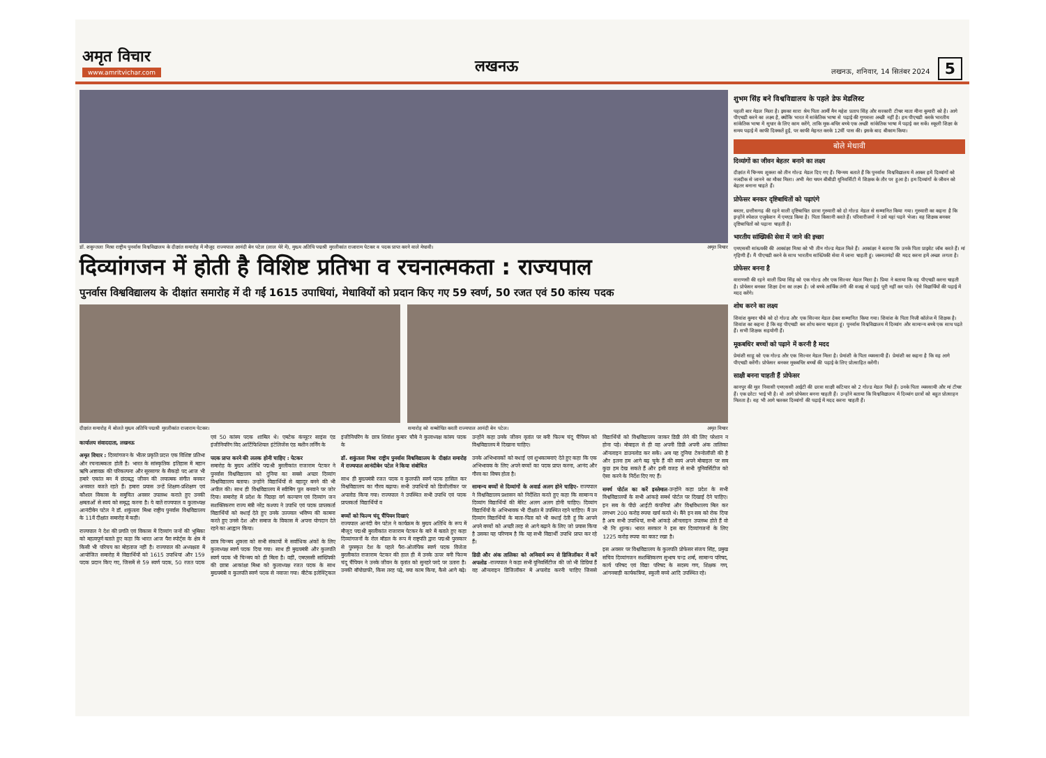अमृत विचार
www.amritvichar.com
लखनऊ
लखनऊ, शनिवार, 14 सितंबर 2024 5
डॉ. शकुन्तला मिश्रा राष्ट्रीय पुनर्वास विश्वविद्यालय के दीक्षांत समारोह में मौजूद राज्यपाल आनंदी बेन पटेल (लाल घेरे में), मुख्य अतिथि पद्मश्री मुरलीकांत राजाराम पेटकर व पदक प्राप्त करने वाले मेधावी। अमृत विचार
दिव्यांगजन में होती है विशिष्ट प्रतिभा व रचनात्मकता : राज्यपाल
पुनर्वास विश्वविद्यालय के दीक्षांत समारोह में दी गईं 1615 उपाधियां, मेधावियों को प्रदान किए गए 59 स्वर्ण, 50 रजत एवं 50 कांस्य पदक
दीक्षांत समारोह में बोलते मुख्य अतिथि पद्मश्री मुरलीकांत राजाराम पेटकर। समारोह को सम्बोधित करती राज्यपाल आनंदी बेन पटेल। अमृत विचार
कार्यालय संवाददाता, लखनऊ
अमृत विचार : दिव्यांगजन के भीतर प्रकृति प्रदत्त एक विशिष्ट प्रतिभा और रचनात्मकता होती है। भारत के सांस्कृतिक इतिहास में महान ऋषि अष्टावक्र की परिकल्पना और सूरसागर के सैकड़ो पद आज भी हमारे एकांत मन में छंदबद्ध जीवन की लयात्मक संगीत बनकर अनवरत बजते रहते हैं। हमारा प्रयास उन्हें शिक्षण-प्रशिक्षण एवं कौशल विकास के समुचित अवसर उपलब्ध कराते हुए उनकी क्षमताओं से स्वयं को समृद्ध करना है। ये बातें राज्यपाल व कुलाध्यक्ष आनंदीबेन पटेल ने डॉ. शकुंतला मिश्रा राष्ट्रीय पुनर्वास विश्वविद्यालय के 11वें दीक्षांत समारोह में कही।
राज्यपाल ने देश की प्रगति एवं विकास में दिव्यांग जनों की भूमिका को महत्वपूर्ण बताते हुए कहा कि भारत आज पैरा स्पोर्ट्स के क्षेत्र में किसी भी परिचय का मोहताज नहीं है। राज्यपाल की अध्यक्षता में आयोजित समारोह में विद्यार्थियों को 1615 उपाधियां और 159 पदक प्रदान किए गए, जिसमें से 59 स्वर्ण पदक, 50 रजत पदक एवं 50 कांस्य पदक शामिल थे। एमटेक कंप्यूटर साइंस एंड इंजीनियरिंग विद आर्टिफिशियल इंटेलिजेंस एंड मशीन लर्निंग के
पदक प्राप्त करने की ललक होनी चाहिए : पेटकर
समारोह के मुख्य अतिथि पद्मश्री मुरलीकांत राजाराम पेटकर ने पुनर्वास विश्वविद्यालय को दुनिया का सबसे अच्छा दिव्यांग विश्वविद्यालय बताया। उन्होंने विद्यार्थियों से बहादुर बनने की भी अपील की। साथ ही विश्वविद्यालय में स्वीमिंग पूल बनवाने पर जोर दिया। समारोह में प्रदेश के पिछड़ा वर्ग कल्याण एवं दिव्यांग जन सशक्तिकरण राज्य मंत्री नरेंद्र कश्यप ने उपाधि एवं पदक प्राप्तकर्ता विद्यार्थियों को बधाई देते हुए उनके उज्ज्वल भविष्य की कामना करते हुए उनसे देश और समाज के विकास में अपना योगदान देते रहने का आह्वान किया।
छात्र चिन्मय शुक्ला को सभी संकायों में सर्वाधिक अंकों के लिए कुलाध्यक्ष स्वर्ण पदक दिया गया। साथ ही मुख्यमंत्री और कुलपति स्वर्ण पदक भी चिन्मय को ही मिला है। वहीं, एमएससी सांख्यिकी की छात्रा आकांक्षा मिश्रा को कुलाध्यक्ष रजत पदक के साथ मुख्यमंत्री व कुलपति स्वर्ण पदक से नवाजा गया। बीटेक इलेक्ट्रिकल इंजीनियरिंग के छात्र शिवांश कुमार चौबे ने कुलाध्यक्ष कांस्य पदक के
डॉ. शकुंतला मिश्रा राष्ट्रीय पुनर्वास विश्वविद्यालय के दीक्षांत समारोह में राज्यपाल आनंदीबेन पटेल ने किया संबोधित
साथ ही मुख्यमंत्री रजत पदक व कुलपति स्वर्ण पदक हासिल कर विश्वविद्यालय का गौरव बढ़ाया। सभी उपाधियों को डिजीलॉकर पर अपलोड किया गया। राज्यपाल ने उपस्थित सभी उपाधि एवं पदक प्राप्तकर्ता विद्यार्थियों व
बच्चों को फिल्म चंदू चैंपियन दिखाएं
राज्यपाल आनंदी बेन पटेल ने कार्यक्रम के मुख्य अतिथि के रूप में मौजूद पद्मश्री मुरलीकांत राजाराम पेटकर के बारे में बताते हुए कहा दिव्यांगजनों के रोल मॉडल के रूप में राष्ट्रपति द्वारा पद्मश्री पुरस्कार से पुरस्कृत देश के पहले पैरा-ओलंपिक स्वर्ण पदक विजेता मुरलीकांत राजाराम पेटकर की हाल ही में उनके ऊपर बनी फिल्म चंदू चैंपियन ने उनके जीवन के वृतांत को सुनहरे परदे पर उतारा है। उनकी बॉयोग्राफी, किस तरह पढ़े, क्या काम किया, कैसे आगे बढ़े। उन्होंने कहा उनके जीवन वृतांत पर बनी फिल्म चंदू चैंपियन को विश्वविद्यालय में दिखाना चाहिए।
उनके अभिभावकों को बधाई एवं शुभकामनाएं देते हुए कहा कि एक अभिभावक के लिए अपने बच्चों का पदक प्राप्त करना, आनंद और गौरव का विषय होता है।
सामान्य बच्चों से दिव्यांगों के अवार्ड अलग होने चाहिए- राज्यपाल ने विश्वविद्यालय प्रशासन को निर्देशित करते हुए कहा कि सामान्य व दिव्यांग विद्यार्थियों की मेरिट अलग अलग होनी चाहिए। दिव्यांग विद्यार्थियों के अभिभावक भी दीक्षांत में उपस्थित रहने चाहिए। मैं उन दिव्यांग विद्यार्थियों के माता-पिता को भी बधाई देती हूं कि आपने अपने बच्चों को अच्छी तरह से आगे बढ़ाने के लिए जो प्रयास किया है उसका यह परिणाम है कि यह सभी विद्यार्थी उपाधि प्राप्त कर रहे हैं।
डिग्री और अंक तालिका को अनिवार्य रूप से डिजिलॉकर में करें अपलोड -राज्यपाल ने कहा सभी यूनिवर्सिटीज की जो भी डिग्रियां हैं वह ऑनलाइन डिजिलॉकर में अपलोड करनी चाहिए जिससे विद्यार्थियों को विश्वविद्यालय जाकर डिग्री लेने की लिए परेशान न होना पड़े। मोबाइल से ही वह अपनी डिग्री अपनी अंक तालिका ऑनलाइन डाउनलोड कर सकें। अब यह दुनिया टेक्नोलॉजी की है और इतना हम आगे बढ़ चुके हैं की स्वयं अपने मोबाइल पर सब कुछ हम देख सकते हैं और इसी वजह से सभी यूनिवर्सिटीज को ऐसा करने के निर्देश दिए गए हैं।
समर्थ पोर्टल का करें इस्तेमाल-उन्होंने कहा प्रदेश के सभी विश्वविद्यालयों के सभी आंकड़े समर्थ पोर्टल पर दिखाई देने चाहिए। इन सब के पीछे आईटी कंपनियां और विश्वविधालय मिल कर लगभग 200 करोड़ रुपया खर्च करते थे। मैंने इन सब को रोक दिया है अब सभी उपाधियां, सभी आंकड़े ऑनलाइन उपलब्ध होते हैं वो भी निः शुल्क। भारत सरकार ने इस बार दिव्यांगजनों के लिए 1225 करोड़ रुपया का बजट रखा है।
इस अवसर पर विश्वविद्यालय के कुलपति प्रोफेसर संजय सिंह, प्रमुख सचिव दिव्यांगजन सशक्तिकरण सुभाष चन्द्र शर्मा, सामान्य परिषद, कार्य परिषद एवं विद्या परिषद के सदस्य गण, शिक्षक गण, आंगनबाड़ी कार्यकत्रियां, स्कूली बच्चे आदि उपस्थित रहे।
शुभम सिंह बने विश्वविद्यालय के पहले डेफ मेडलिस्ट
पहली बार मेडल मिला है। इसका सारा श्रेय पिता आर्मी मैन महेश प्रताप सिंह और सरकारी टीचर माता मीना कुमारी को है। आगे पीएचडी करने का लक्ष्य है, क्योंकि भारत में सांकेतिक भाषा से पढ़ाई की गुणवत्ता अच्छी नहीं है। हम पीएचडी करके भारतीय सांकेतिक भाषा में सुधार के लिए काम करेंगे, ताकि मूक-बधिर बच्चे एक अच्छी सांकेतिक भाषा में पढ़ाई कर सकें। स्कूली शिक्षा के समय पढ़ाई में काफी दिक्कतें हुईं, पर काफी मेहनत करके 12वीं पास की। इसके बाद बीकाम किया।
बोले मेधावी
दिव्यांगों का जीवन बेहतर बनाने का लक्ष्य
दीक्षांत में चिन्मय शुक्ला को तीन गोल्ड मेडल दिए गए हैं। चिन्मय बताते हैं कि पुनर्वास विश्वविद्यालय में आकर हमें दिव्यांगों को नजदीक से जानने का मौका मिला। अभी मेरा चयन बीबीडी यूनिवर्सिटी में शिक्षक के तौर पर हुआ है। हम दिव्यांगों के जीवन को बेहतर बनाना चाहते हैं।
प्रोफेसर बनकर दृष्टिबाधितों को पढ़ाएंगे
बस्तर, छत्तीसगढ़ की रहने वाली दृष्टिबाधित छात्रा गुरुवारी को दो गोल्ड मेडल से सम्मानित किया गया। गुरुवारी का कहना है कि इन्होंने स्पेशल एजुकेशन में एमएड किया है। पिता किसानी करते हैं। परिवारीजनों ने उसे यहां पढ़ने भेजा। वह शिक्षक बनकर दृष्टिबाधितों को पढ़ाना चाहती है।
भारतीय सांख्यिकी सेवा में जाने की इच्छा
एमएससी सांख्यकी की आकांक्षा मिश्रा को भी तीन गोल्ड मेडल मिले हैं। आकांक्षा ने बताया कि उनके पिता प्राइवेट जॉब करते हैं। मां गृहिणी हैं। मैं पीएचडी करने के साथ भारतीय सांख्यिकी सेवा में जाना चाहती हूं। जरूरतमंदों की मदद करना हमें अच्छा लगता है।
प्रोफेसर बनना है
वाराणसी की रहने वाली प्रिया सिंह को एक गोल्ड और एक सिल्वर मेडल मिला है। प्रिया ने बताया कि वह पीएचडी करना चाहती है। प्रोफेसर बनकर शिक्षा देना का लक्ष्य है। जो बच्चे आर्थिक तंगी की वजह से पढ़ाई पूरी नहीं कर पाते। ऐसे विद्यार्थियों की पढ़ाई में मदद करेंगे।
शोध करने का लक्ष्य
शिवांश कुमार चौबे को दो गोल्ड और एक सिल्वर मेडल देकर सम्मानित किया गया। शिवांश के पिता निजी कॉलेज में शिक्षक है। शिवांश का कहना है कि वह पीएचडी कर शोध करना चाहता हूं। पुनर्वास विश्वविद्यालय में दिव्यांग और सामान्य बच्चे एक साथ पढ़ते हैं। सभी शिक्षक सहयोगी हैं।
मूकबधिर बच्चों को पढ़ाने में करनी है मदद
प्रेमांशी साहू को एक गोल्ड और एक सिल्वर मेडल मिला है। प्रेमांशी के पिता व्यवसायी हैं। प्रेमांशी का कहना है कि वह आगे पीएचडी करेंगी। प्रोफेसर बनकर मूकबधिर बच्चों की पढ़ाई के लिए प्रोत्साहित करेंगी।
साक्षी बनना चाहती हैं प्रोफेसर
कानपुर की मूल निवासी एमएससी आईटी की छात्रा साक्षी कटियार को 2 गोल्ड मेडल मिले हैं। उनके पिता व्यवसायी और मां टीचर हैं। एक छोटा भाई भी है। वो आगे प्रोफेसर बनना चाहती हैं। उन्होंने बताया कि विश्वविद्यालय में दिव्यांग छात्रों को बहुत प्रोत्साहन मिलता है। वह भी आगे चलकर दिव्यांगों की पढ़ाई में मदद करना चाहती हैं।